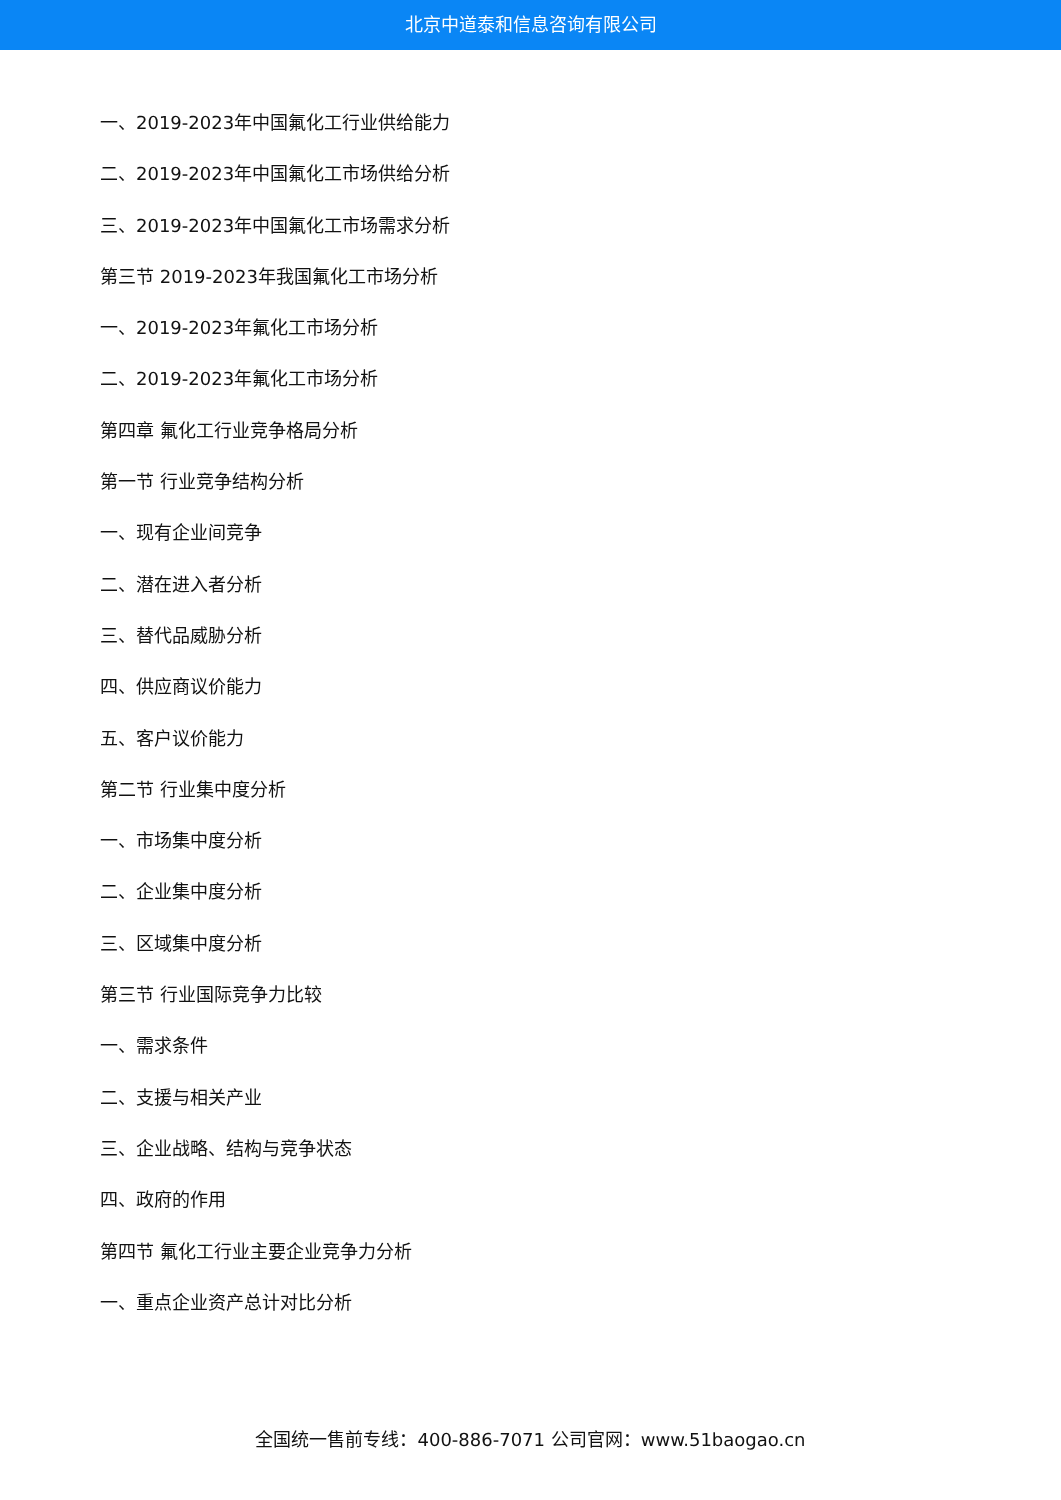北京中道泰和信息咨询有限公司
一、2019-2023年中国氟化工行业供给能力
二、2019-2023年中国氟化工市场供给分析
三、2019-2023年中国氟化工市场需求分析
第三节 2019-2023年我国氟化工市场分析
一、2019-2023年氟化工市场分析
二、2019-2023年氟化工市场分析
第四章 氟化工行业竞争格局分析
第一节 行业竞争结构分析
一、现有企业间竞争
二、潜在进入者分析
三、替代品威胁分析
四、供应商议价能力
五、客户议价能力
第二节 行业集中度分析
一、市场集中度分析
二、企业集中度分析
三、区域集中度分析
第三节 行业国际竞争力比较
一、需求条件
二、支援与相关产业
三、企业战略、结构与竞争状态
四、政府的作用
第四节 氟化工行业主要企业竞争力分析
一、重点企业资产总计对比分析
全国统一售前专线：400-886-7071 公司官网：www.51baogao.cn